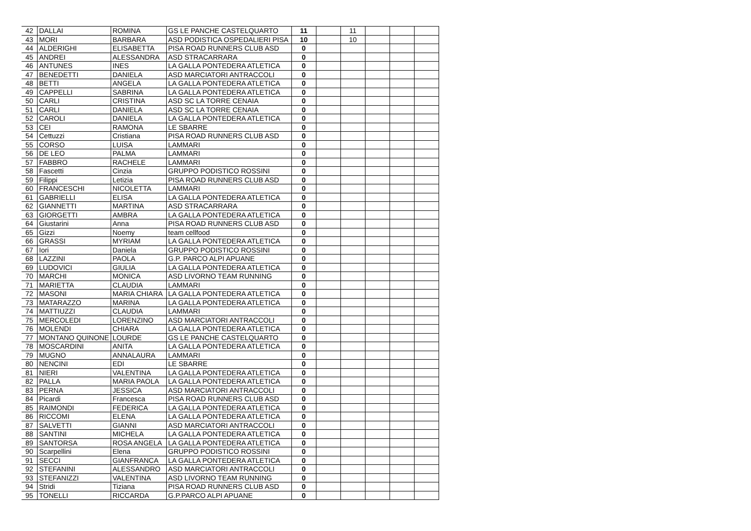| 42 | DALLAI | ROMINA | GS LE PANCHE CASTELQUARTO | 11 | | 11 | | | |
| 43 | MORI | BARBARA | ASD PODISTICA OSPEDALIERI PISA | 10 | | 10 | | | |
| 44 | ALDERIGHI | ELISABETTA | PISA ROAD RUNNERS CLUB ASD | 0 | | | | | |
| 45 | ANDREI | ALESSANDRA | ASD STRACARRARA | 0 | | | | | |
| 46 | ANTUNES | INES | LA GALLA PONTEDERA ATLETICA | 0 | | | | | |
| 47 | BENEDETTI | DANIELA | ASD MARCIATORI ANTRACCOLI | 0 | | | | | |
| 48 | BETTI | ANGELA | LA GALLA PONTEDERA ATLETICA | 0 | | | | | |
| 49 | CAPPELLI | SABRINA | LA GALLA PONTEDERA ATLETICA | 0 | | | | | |
| 50 | CARLI | CRISTINA | ASD SC LA TORRE CENAIA | 0 | | | | | |
| 51 | CARLI | DANIELA | ASD SC LA TORRE CENAIA | 0 | | | | | |
| 52 | CAROLI | DANIELA | LA GALLA PONTEDERA ATLETICA | 0 | | | | | |
| 53 | CEI | RAMONA | LE SBARRE | 0 | | | | | |
| 54 | Cettuzzi | Cristiana | PISA ROAD RUNNERS CLUB ASD | 0 | | | | | |
| 55 | CORSO | LUISA | LAMMARI | 0 | | | | | |
| 56 | DE LEO | PALMA | LAMMARI | 0 | | | | | |
| 57 | FABBRO | RACHELE | LAMMARI | 0 | | | | | |
| 58 | Fascetti | Cinzia | GRUPPO PODISTICO ROSSINI | 0 | | | | | |
| 59 | Filippi | Letizia | PISA ROAD RUNNERS CLUB ASD | 0 | | | | | |
| 60 | FRANCESCHI | NICOLETTA | LAMMARI | 0 | | | | | |
| 61 | GABRIELLI | ELISA | LA GALLA PONTEDERA ATLETICA | 0 | | | | | |
| 62 | GIANNETTI | MARTINA | ASD STRACARRARA | 0 | | | | | |
| 63 | GIORGETTI | AMBRA | LA GALLA PONTEDERA ATLETICA | 0 | | | | | |
| 64 | Giustarini | Anna | PISA ROAD RUNNERS CLUB ASD | 0 | | | | | |
| 65 | Gizzi | Noemy | team cellfood | 0 | | | | | |
| 66 | GRASSI | MYRIAM | LA GALLA PONTEDERA ATLETICA | 0 | | | | | |
| 67 | Iori | Daniela | GRUPPO PODISTICO ROSSINI | 0 | | | | | |
| 68 | LAZZINI | PAOLA | G.P. PARCO ALPI APUANE | 0 | | | | | |
| 69 | LUDOVICI | GIULIA | LA GALLA PONTEDERA ATLETICA | 0 | | | | | |
| 70 | MARCHI | MONICA | ASD LIVORNO TEAM RUNNING | 0 | | | | | |
| 71 | MARIETTA | CLAUDIA | LAMMARI | 0 | | | | | |
| 72 | MASONI | MARIA CHIARA | LA GALLA PONTEDERA ATLETICA | 0 | | | | | |
| 73 | MATARAZZO | MARINA | LA GALLA PONTEDERA ATLETICA | 0 | | | | | |
| 74 | MATTIUZZI | CLAUDIA | LAMMARI | 0 | | | | | |
| 75 | MERCOLEDI | LORENZINO | ASD MARCIATORI ANTRACCOLI | 0 | | | | | |
| 76 | MOLENDI | CHIARA | LA GALLA PONTEDERA ATLETICA | 0 | | | | | |
| 77 | MONTANO QUINONE | LOURDE | GS LE PANCHE CASTELQUARTO | 0 | | | | | |
| 78 | MOSCARDINI | ANITA | LA GALLA PONTEDERA ATLETICA | 0 | | | | | |
| 79 | MUGNO | ANNALAURA | LAMMARI | 0 | | | | | |
| 80 | NENCINI | EDI | LE SBARRE | 0 | | | | | |
| 81 | NIERI | VALENTINA | LA GALLA PONTEDERA ATLETICA | 0 | | | | | |
| 82 | PALLA | MARIA PAOLA | LA GALLA PONTEDERA ATLETICA | 0 | | | | | |
| 83 | PERNA | JESSICA | ASD MARCIATORI ANTRACCOLI | 0 | | | | | |
| 84 | Picardi | Francesca | PISA ROAD RUNNERS CLUB ASD | 0 | | | | | |
| 85 | RAIMONDI | FEDERICA | LA GALLA PONTEDERA ATLETICA | 0 | | | | | |
| 86 | RICCOMI | ELENA | LA GALLA PONTEDERA ATLETICA | 0 | | | | | |
| 87 | SALVETTI | GIANNI | ASD MARCIATORI ANTRACCOLI | 0 | | | | | |
| 88 | SANTINI | MICHELA | LA GALLA PONTEDERA ATLETICA | 0 | | | | | |
| 89 | SANTORSA | ROSA ANGELA | LA GALLA PONTEDERA ATLETICA | 0 | | | | | |
| 90 | Scarpellini | Elena | GRUPPO PODISTICO ROSSINI | 0 | | | | | |
| 91 | SECCI | GIANFRANCA | LA GALLA PONTEDERA ATLETICA | 0 | | | | | |
| 92 | STEFANINI | ALESSANDRO | ASD MARCIATORI ANTRACCOLI | 0 | | | | | |
| 93 | STEFANIZZI | VALENTINA | ASD LIVORNO TEAM RUNNING | 0 | | | | | |
| 94 | Stridi | Tiziana | PISA ROAD RUNNERS CLUB ASD | 0 | | | | | |
| 95 | TONELLI | RICCARDA | G.P.PARCO ALPI APUANE | 0 | | | | | |